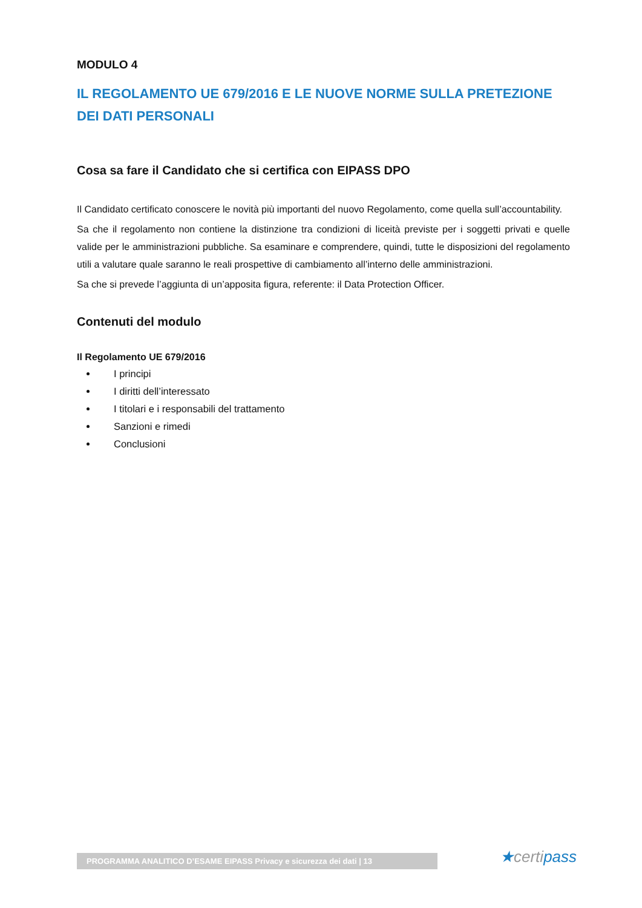MODULO 4
IL REGOLAMENTO UE 679/2016 E LE NUOVE NORME SULLA PRETEZIONE DEI DATI PERSONALI
Cosa sa fare il Candidato che si certifica con EIPASS DPO
Il Candidato certificato conoscere le novità più importanti del nuovo Regolamento, come quella sull’accountability.
Sa che il regolamento non contiene la distinzione tra condizioni di liceità previste per i soggetti privati e quelle valide per le amministrazioni pubbliche. Sa esaminare e comprendere, quindi, tutte le disposizioni del regolamento utili a valutare quale saranno le reali prospettive di cambiamento all’interno delle amministrazioni.
Sa che si prevede l’aggiunta di un’apposita figura, referente: il Data Protection Officer.
Contenuti del modulo
Il Regolamento UE 679/2016
I principi
I diritti dell’interessato
I titolari e i responsabili del trattamento
Sanzioni e rimedi
Conclusioni
PROGRAMMA ANALITICO D’ESAME EIPASS Privacy e sicurezza dei dati | 13 ★certipass